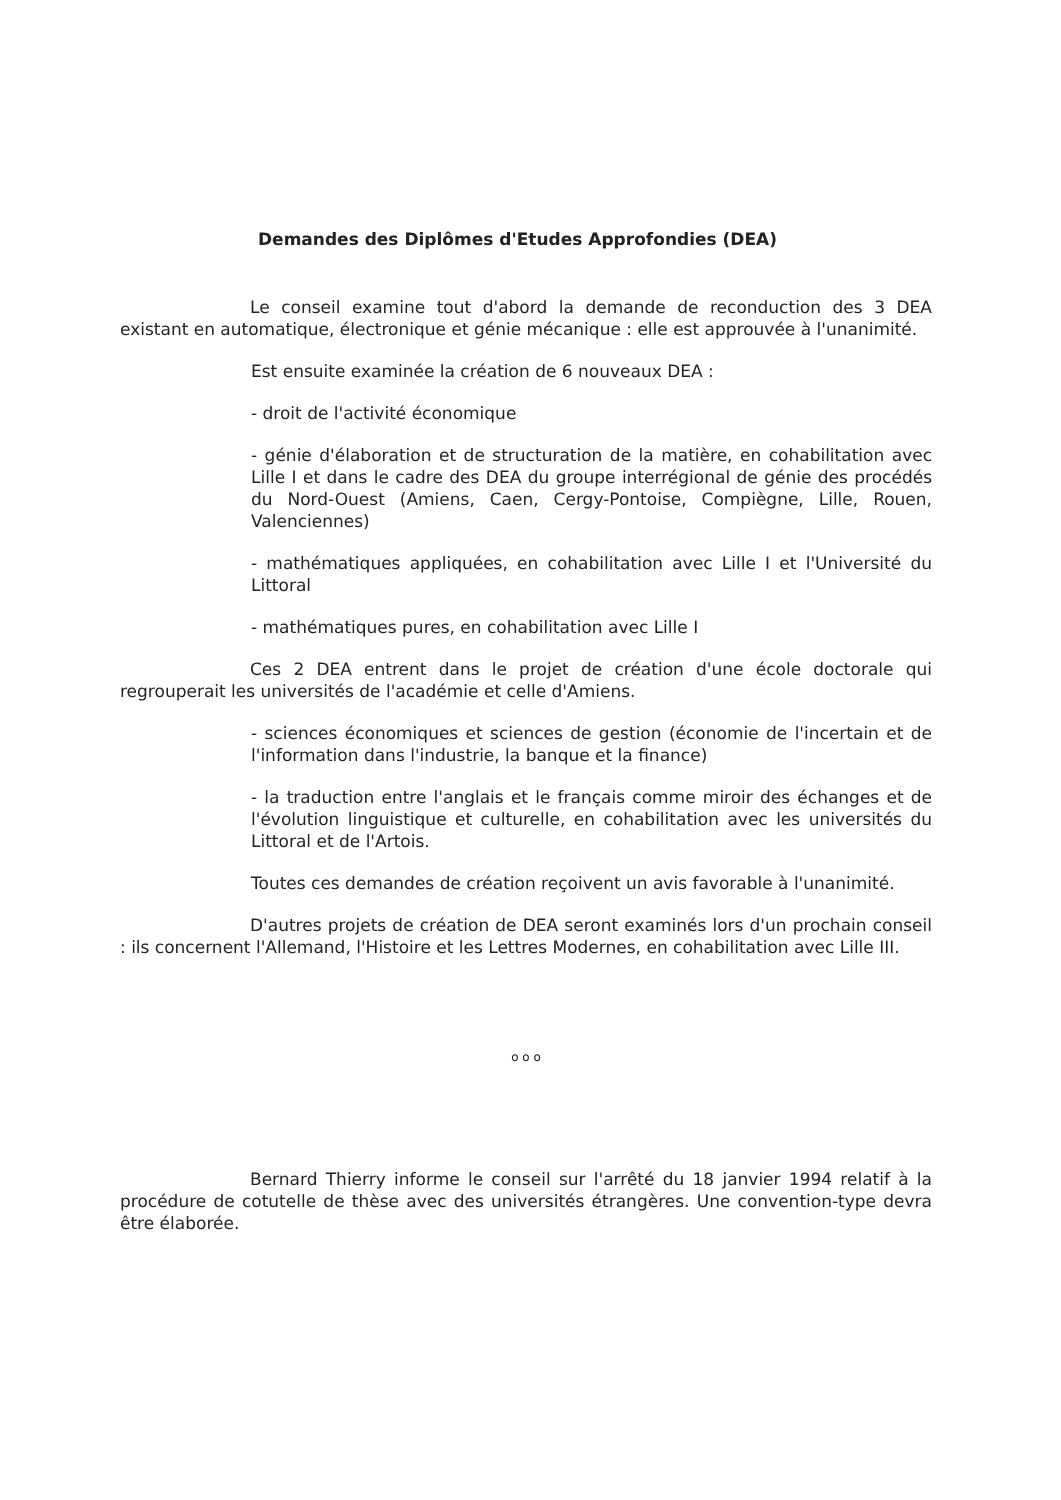Demandes des Diplômes d'Etudes Approfondies (DEA)
Le conseil examine tout d'abord la demande de reconduction des 3 DEA existant en automatique, électronique et génie mécanique : elle est approuvée à l'unanimité.
Est ensuite examinée la création de 6 nouveaux DEA :
- droit de l'activité économique
- génie d'élaboration et de structuration de la matière, en cohabilitation avec Lille I et dans le cadre des DEA du groupe interrégional de génie des procédés du Nord-Ouest (Amiens, Caen, Cergy-Pontoise, Compiègne, Lille, Rouen, Valenciennes)
- mathématiques appliquées, en cohabilitation avec Lille I et l'Université du Littoral
- mathématiques pures, en cohabilitation avec Lille I
Ces 2 DEA entrent dans le projet de création d'une école doctorale qui regrouperait les universités de l'académie et celle d'Amiens.
- sciences économiques et sciences de gestion (économie de l'incertain et de l'information dans l'industrie, la banque et la finance)
- la traduction entre l'anglais et le français comme miroir des échanges et de l'évolution linguistique et culturelle, en cohabilitation avec les universités du Littoral et de l'Artois.
Toutes ces demandes de création reçoivent un avis favorable à l'unanimité.
D'autres projets de création de DEA seront examinés lors d'un prochain conseil : ils concernent l'Allemand, l'Histoire et les Lettres Modernes, en cohabilitation avec Lille III.
o o o
Bernard Thierry informe le conseil sur l'arrêté du 18 janvier 1994 relatif à la procédure de cotutelle de thèse avec des universités étrangères. Une convention-type devra être élaborée.